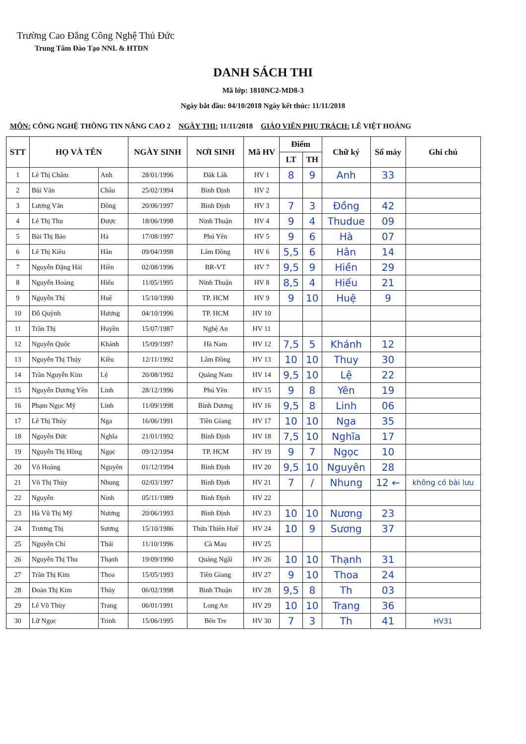Trường Cao Đẳng Công Nghệ Thủ Đức
Trung Tâm Đào Tạo NNL & HTDN
DANH SÁCH THI
Mã lớp: 1810NC2-MD8-3
Ngày bắt đầu: 04/10/2018 Ngày kết thúc: 11/11/2018
MÔN: CÔNG NGHỆ THÔNG TIN NÂNG CAO 2 NGÀY THI: 11/11/2018 GIÁO VIÊN PHỤ TRÁCH: LÊ VIỆT HOÀNG
| STT | HỌ VÀ TÊN | | NGÀY SINH | NƠI SINH | Mã HV | Điểm | | Chữ ký | Số máy | Ghi chú |
| --- | --- | --- | --- | --- | --- | --- | --- | --- | --- | --- |
| | | | | | | LT | TH | | | |
| 1 | Lê Thị Châm | Anh | 28/01/1996 | Đăk Lăk | HV 1 | 8 | 9 | Anh | 33 | |
| 2 | Bùi Văn | Châu | 25/02/1994 | Bình Định | HV 2 | | | | | |
| 3 | Lương Văn | Đồng | 20/06/1997 | Bình Định | HV 3 | 7 | 3 | Đồng | 42 | |
| 4 | Lê Thị Thu | Được | 18/06/1998 | Ninh Thuận | HV 4 | 9 | 4 | Thudue | 09 | |
| 5 | Bùi Thị Bảo | Hà | 17/08/1997 | Phú Yên | HV 5 | 9 | 6 | Hà | 07 | |
| 6 | Lê Thị Kiều | Hân | 09/04/1998 | Lâm Đồng | HV 6 | 5,5 | 6 | Hân | 14 | |
| 7 | Nguyễn Đặng Hải | Hiền | 02/08/1996 | BR-VT | HV 7 | 9,5 | 9 | Hiền | 29 | |
| 8 | Nguyễn Hoàng | Hiếu | 11/05/1995 | Ninh Thuận | HV 8 | 8,5 | 4 | Hiếu | 21 | |
| 9 | Nguyễn Thị | Huệ | 15/10/1990 | TP. HCM | HV 9 | 9 | 10 | Huệ | 9 | |
| 10 | Đỗ Quỳnh | Hương | 04/10/1996 | TP. HCM | HV 10 | | | | | |
| 11 | Trần Thị | Huyền | 15/07/1987 | Nghệ An | HV 11 | | | | | |
| 12 | Nguyễn Quốc | Khánh | 15/09/1997 | Hà Nam | HV 12 | 7,5 | 5 | Khánh | 12 | |
| 13 | Nguyễn Thị Thúy | Kiều | 12/11/1992 | Lâm Đồng | HV 13 | 10 | 10 | Thuy | 30 | |
| 14 | Trần Nguyễn Kim | Lệ | 20/08/1992 | Quảng Nam | HV 14 | 9,5 | 10 | Lệ | 22 | |
| 15 | Nguyễn Dương Yên | Linh | 28/12/1996 | Phú Yên | HV 15 | 9 | 8 | Yên | 19 | |
| 16 | Phạm Ngọc Mỹ | Linh | 11/09/1998 | Bình Dương | HV 16 | 9,5 | 8 | Linh | 06 | |
| 17 | Lê Thị Thúy | Nga | 16/06/1991 | Tiền Giang | HV 17 | 10 | 10 | Nga | 35 | |
| 18 | Nguyễn Đức | Nghĩa | 21/01/1992 | Bình Định | HV 18 | 7,5 | 10 | Nghĩa | 17 | |
| 19 | Nguyễn Thị Hồng | Ngọc | 09/12/1994 | TP. HCM | HV 19 | 9 | 7 | Ngọc | 10 | |
| 20 | Võ Hoàng | Nguyên | 01/12/1994 | Bình Định | HV 20 | 9,5 | 10 | Nguyên | 28 | |
| 21 | Võ Thị Thùy | Nhung | 02/03/1997 | Bình Định | HV 21 | 7 | / | Nhung | 12 ← | không có bài lưu |
| 22 | Nguyễn | Ninh | 05/11/1989 | Bình Định | HV 22 | | | | | |
| 23 | Hà Vũ Thị Mỹ | Nương | 20/06/1993 | Bình Định | HV 23 | 10 | 10 | Nương | 23 | |
| 24 | Trương Thị | Sương | 15/10/1986 | Thừa Thiên Huế | HV 24 | 10 | 9 | Sương | 37 | |
| 25 | Nguyễn Chí | Thái | 11/10/1996 | Cà Mau | HV 25 | | | | | |
| 26 | Nguyễn Thị Thu | Thạnh | 19/09/1990 | Quảng Ngãi | HV 26 | 10 | 10 | Thạnh | 31 | |
| 27 | Trần Thị Kim | Thoa | 15/05/1993 | Tiền Giang | HV 27 | 9 | 10 | Thoa | 24 | |
| 28 | Đoàn Thị Kim | Thủy | 06/02/1998 | Bình Thuận | HV 28 | 9,5 | 8 | Th | 03 | |
| 29 | Lê Võ Thùy | Trang | 06/01/1991 | Long An | HV 29 | 10 | 10 | Trang | 36 | |
| 30 | Lữ Ngọc | Trinh | 15/06/1995 | Bến Tre | HV 30 | 7 | 3 | Th | 41 | HV31 |